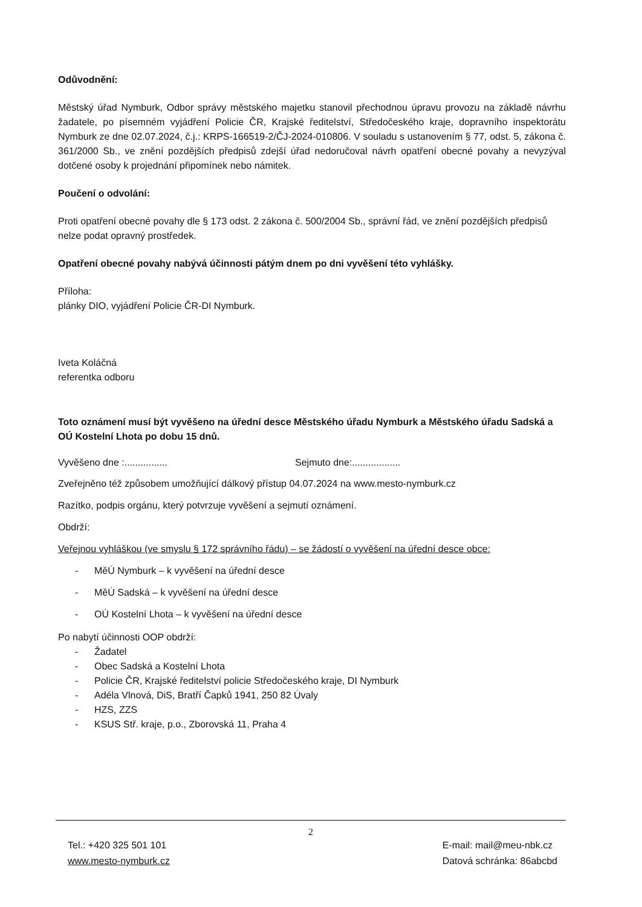Odůvodnění:
Městský úřad Nymburk, Odbor správy městského majetku stanovil přechodnou úpravu provozu na základě návrhu žadatele, po písemném vyjádření Policie ČR, Krajské ředitelství, Středočeského kraje, dopravního inspektorátu Nymburk ze dne 02.07.2024, č.j.: KRPS-166519-2/ČJ-2024-010806. V souladu s ustanovením § 77, odst. 5, zákona č. 361/2000 Sb., ve znění pozdějších předpisů zdejší úřad nedoručoval návrh opatření obecné povahy a nevyzýval dotčené osoby k projednání připomínek nebo námitek.
Poučení o odvolání:
Proti opatření obecné povahy dle § 173 odst. 2 zákona č. 500/2004 Sb., správní řád, ve znění pozdějších předpisů nelze podat opravný prostředek.
Opatření obecné povahy nabývá účinnosti pátým dnem po dni vyvěšení této vyhlášky.
Příloha:
plánky DIO, vyjádření Policie ČR-DI Nymburk.
Iveta Koláčná
referentka odboru
Toto oznámení musí být vyvěšeno na úřední desce Městského úřadu Nymburk a Městského úřadu Sadská a OÚ Kostelní Lhota po dobu 15 dnů.
Vyvěšeno dne :................ Sejmuto dne:..................
Zveřejněno též způsobem umožňující dálkový přístup 04.07.2024 na www.mesto-nymburk.cz
Razítko, podpis orgánu, který potvrzuje vyvěšení a sejmutí oznámení.
Obdrží:
Veřejnou vyhláškou (ve smyslu § 172 správního řádu) – se žádostí o vyvěšení na úřední desce obce:
- MěÚ Nymburk – k vyvěšení na úřední desce
- MěÚ Sadská – k vyvěšení na úřední desce
- OÚ Kostelní Lhota – k vyvěšení na úřední desce
Po nabytí účinnosti OOP obdrží:
- Žadatel
- Obec Sadská a Kostelní Lhota
- Policie ČR, Krajské ředitelství policie Středočeského kraje, DI Nymburk
- Adéla Vlnová, DiS, Bratří Čapků 1941, 250 82 Úvaly
- HZS, ZZS
- KSUS Stř. kraje, p.o., Zborovská 11, Praha 4
2
Tel.: +420 325 501 101
www.mesto-nymburk.cz
E-mail: mail@meu-nbk.cz
Datová schránka: 86abcbd